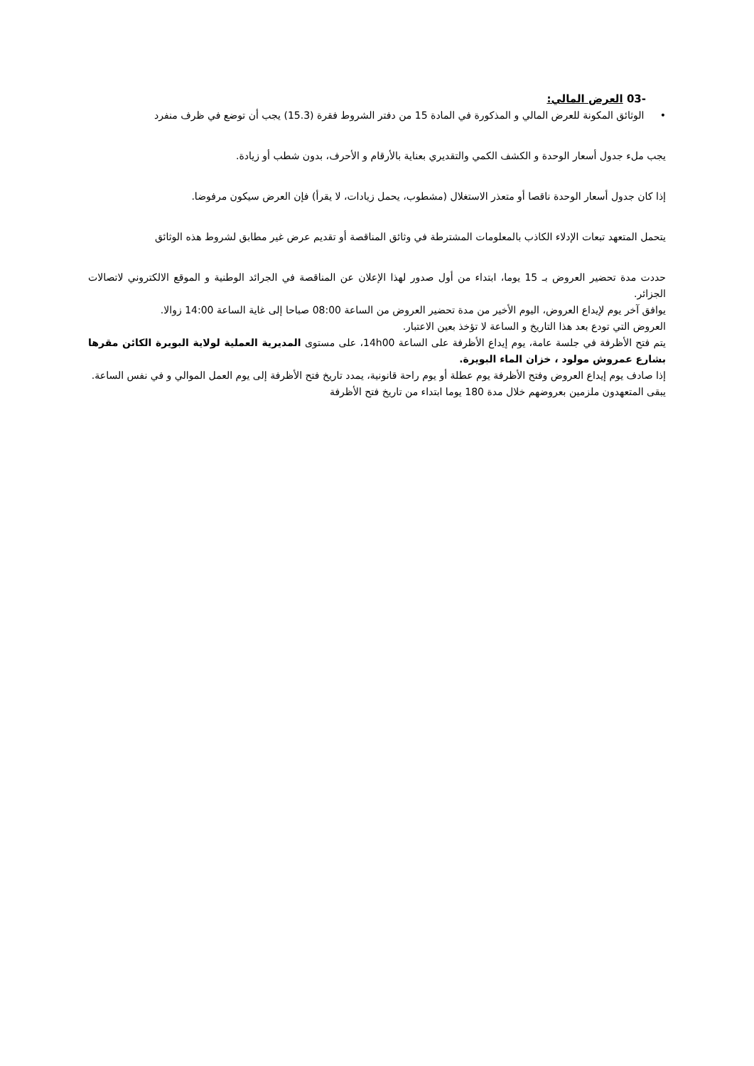-03 العرض المالي:
• الوثائق المكونة للعرض المالي و المذكورة في المادة 15 من دفتر الشروط فقرة (15.3) يجب أن توضع في ظرف منفرد
يجب ملء جدول أسعار الوحدة و الكشف الكمي والتقديري بعناية بالأرقام و الأحرف، بدون شطب أو زيادة.
إذا كان جدول أسعار الوحدة ناقصا أو متعذر الاستغلال (مشطوب، يحمل زيادات، لا يقرأ) فإن العرض سيكون مرفوضا.
يتحمل المتعهد تبعات الإدلاء الكاذب بالمعلومات المشترطة في وثائق المناقصة أو تقديم عرض غير مطابق لشروط هذه الوثائق
حددت مدة تحضير العروض بـ 15 يوما، ابتداء من أول صدور لهذا الإعلان عن المناقصة في الجرائد الوطنية و الموقع الالكتروني لاتصالات الجزائر.
يوافق آخر يوم لإيداع العروض، اليوم الأخير من مدة تحضير العروض من الساعة 08:00 صباحا إلى غاية الساعة 14:00 زوالا.
العروض التي تودع بعد هذا التاريخ و الساعة لا تؤخذ بعين الاعتبار.
يتم فتح الأظرفة في جلسة عامة، يوم إيداع الأظرفة على الساعة 14h00، على مستوى المديرية العملية لولاية البويرة الكائن مقرها بشارع عمروش مولود ، خزان الماء البويرة.
إذا صادف يوم إيداع العروض وفتح الأظرفة يوم عطلة أو يوم راحة قانونية، يمدد تاريخ فتح الأظرفة إلى يوم العمل الموالي و في نفس الساعة.
يبقى المتعهدون ملزمين بعروضهم خلال مدة 180 يوما ابتداء من تاريخ فتح الأظرفة